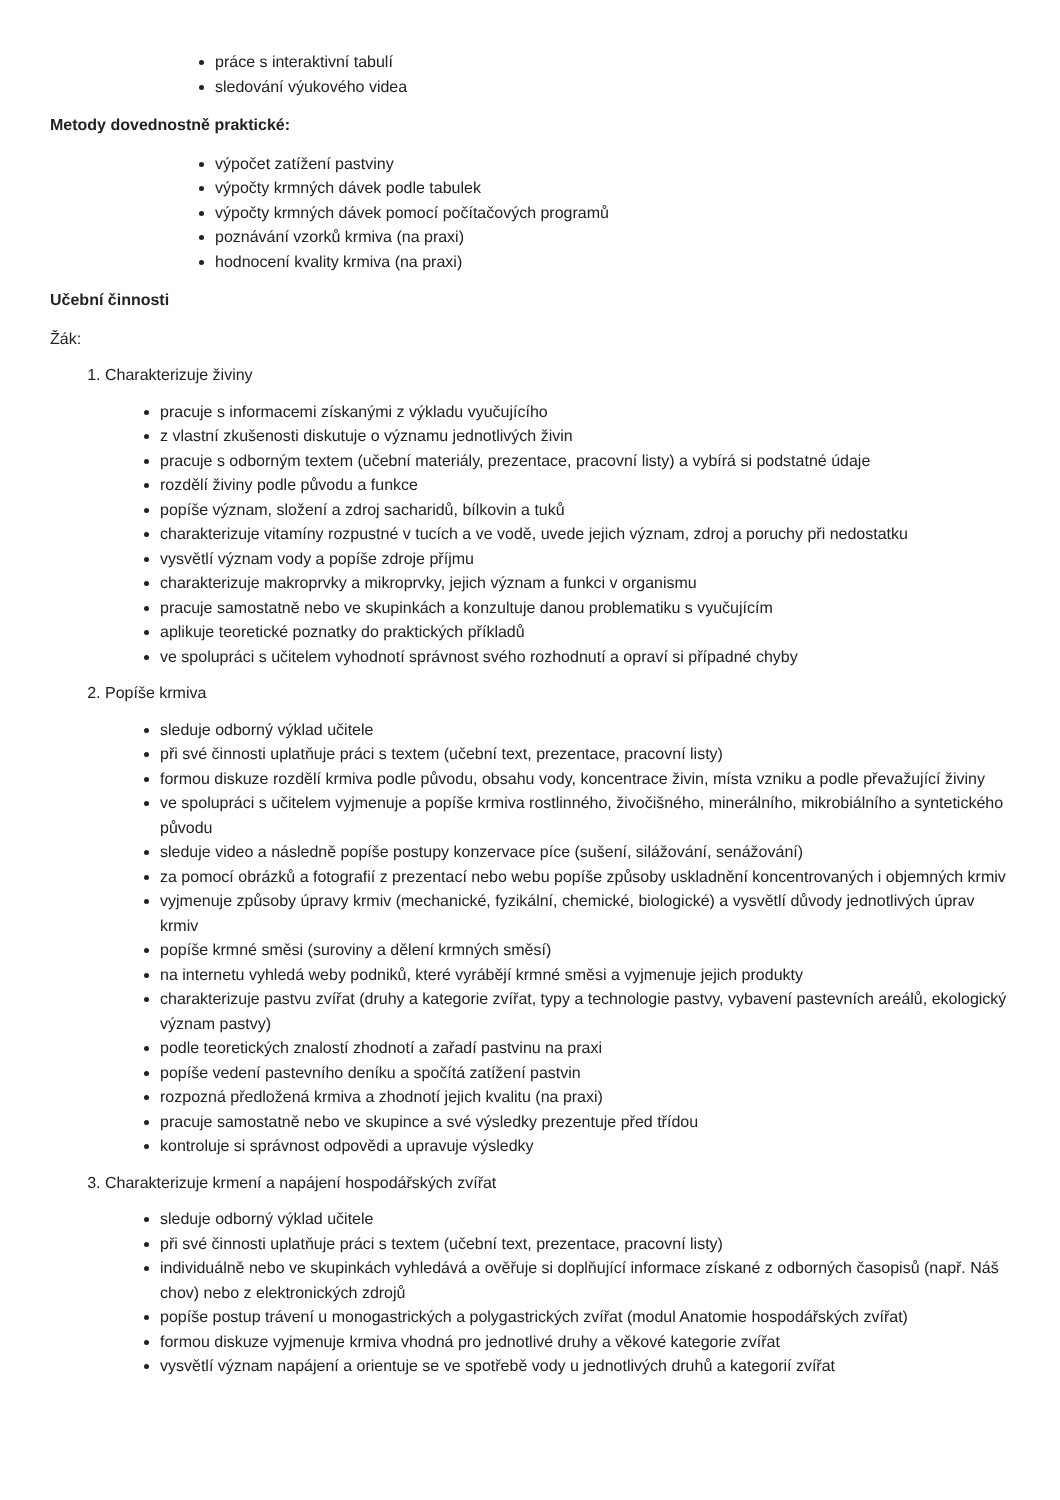práce s interaktivní tabulí
sledování výukového videa
Metody dovednostně praktické:
výpočet zatížení pastviny
výpočty krmných dávek podle tabulek
výpočty krmných dávek pomocí počítačových programů
poznávání vzorků krmiva (na praxi)
hodnocení kvality krmiva (na praxi)
Učební činnosti
Žák:
1. Charakterizuje živiny
pracuje s informacemi získanými z výkladu vyučujícího
z vlastní zkušenosti diskutuje o významu jednotlivých živin
pracuje s odborným textem (učební materiály, prezentace, pracovní listy) a vybírá si podstatné údaje
rozdělí živiny podle původu a funkce
popíše význam, složení a zdroj sacharidů, bílkovin a tuků
charakterizuje vitamíny rozpustné v tucích a ve vodě, uvede jejich význam, zdroj a poruchy při nedostatku
vysvětlí význam vody a popíše zdroje příjmu
charakterizuje makroprvky a mikroprvky, jejich význam a funkci v organismu
pracuje samostatně nebo ve skupinkách a konzultuje danou problematiku s vyučujícím
aplikuje teoretické poznatky do praktických příkladů
ve spolupráci s učitelem vyhodnotí správnost svého rozhodnutí a opraví si případné chyby
2. Popíše krmiva
sleduje odborný výklad učitele
při své činnosti uplatňuje práci s textem (učební text, prezentace, pracovní listy)
formou diskuze rozdělí krmiva podle původu, obsahu vody, koncentrace živin, místa vzniku a podle převažující živiny
ve spolupráci s učitelem vyjmenuje a popíše krmiva rostlinného, živočišného, minerálního, mikrobiálního a syntetického původu
sleduje video a následně popíše postupy konzervace píce (sušení, silážování, senážování)
za pomocí obrázků a fotografií z prezentací nebo webu popíše způsoby uskladnění koncentrovaných i objemných krmiv
vyjmenuje způsoby úpravy krmiv (mechanické, fyzikální, chemické, biologické) a vysvětlí důvody jednotlivých úprav krmiv
popíše krmné směsi (suroviny a dělení krmných směsí)
na internetu vyhledá weby podniků, které vyrábějí krmné směsi a vyjmenuje jejich produkty
charakterizuje pastvu zvířat (druhy a kategorie zvířat, typy a technologie pastvy, vybavení pastevních areálů, ekologický význam pastvy)
podle teoretických znalostí zhodnotí a zařadí pastvinu na praxi
popíše vedení pastevního deníku a spočítá zatížení pastvin
rozpozná předložená krmiva a zhodnotí jejich kvalitu (na praxi)
pracuje samostatně nebo ve skupince a své výsledky prezentuje před třídou
kontroluje si správnost odpovědi a upravuje výsledky
3. Charakterizuje krmení a napájení hospodářských zvířat
sleduje odborný výklad učitele
při své činnosti uplatňuje práci s textem (učební text, prezentace, pracovní listy)
individuálně nebo ve skupinkách vyhledává a ověřuje si doplňující informace získané z odborných časopisů (např. Náš chov) nebo z elektronických zdrojů
popíše postup trávení u monogastrických a polygastrických zvířat (modul Anatomie hospodářských zvířat)
formou diskuze vyjmenuje krmiva vhodná pro jednotlivé druhy a věkové kategorie zvířat
vysvětlí význam napájení a orientuje se ve spotřebě vody u jednotlivých druhů a kategorií zvířat